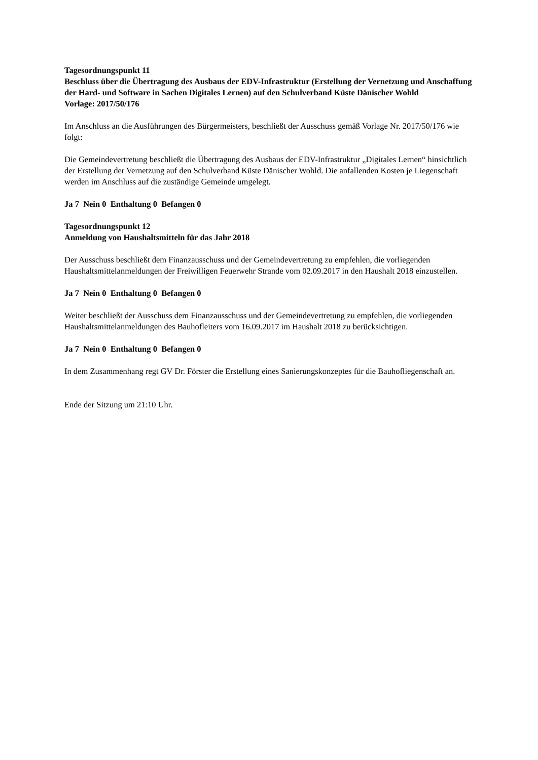Tagesordnungspunkt 11
Beschluss über die Übertragung des Ausbaus der EDV-Infrastruktur (Erstellung der Vernetzung und Anschaffung der Hard- und Software in Sachen Digitales Lernen) auf den Schulverband Küste Dänischer Wohld
Vorlage: 2017/50/176
Im Anschluss an die Ausführungen des Bürgermeisters, beschließt der Ausschuss gemäß Vorlage Nr. 2017/50/176 wie folgt:
Die Gemeindevertretung beschließt die Übertragung des Ausbaus der EDV-Infrastruktur „Digitales Lernen“ hinsichtlich der Erstellung der Vernetzung auf den Schulverband Küste Dänischer Wohld. Die anfallenden Kosten je Liegenschaft werden im Anschluss auf die zuständige Gemeinde umgelegt.
Ja 7 Nein 0 Enthaltung 0 Befangen 0
Tagesordnungspunkt 12
Anmeldung von Haushaltsmitteln für das Jahr 2018
Der Ausschuss beschließt dem Finanzausschuss und der Gemeindevertretung zu empfehlen, die vorliegenden Haushaltsmittelanmeldungen der Freiwilligen Feuerwehr Strande vom 02.09.2017 in den Haushalt 2018 einzustellen.
Ja 7 Nein 0 Enthaltung 0 Befangen 0
Weiter beschließt der Ausschuss dem Finanzausschuss und der Gemeindevertretung zu empfehlen, die vorliegenden Haushaltsmittelanmeldungen des Bauhofleiters vom 16.09.2017 im Haushalt 2018 zu berücksichtigen.
Ja 7 Nein 0 Enthaltung 0 Befangen 0
In dem Zusammenhang regt GV Dr. Förster die Erstellung eines Sanierungskonzeptes für die Bauhofliegenschaft an.
Ende der Sitzung um 21:10 Uhr.